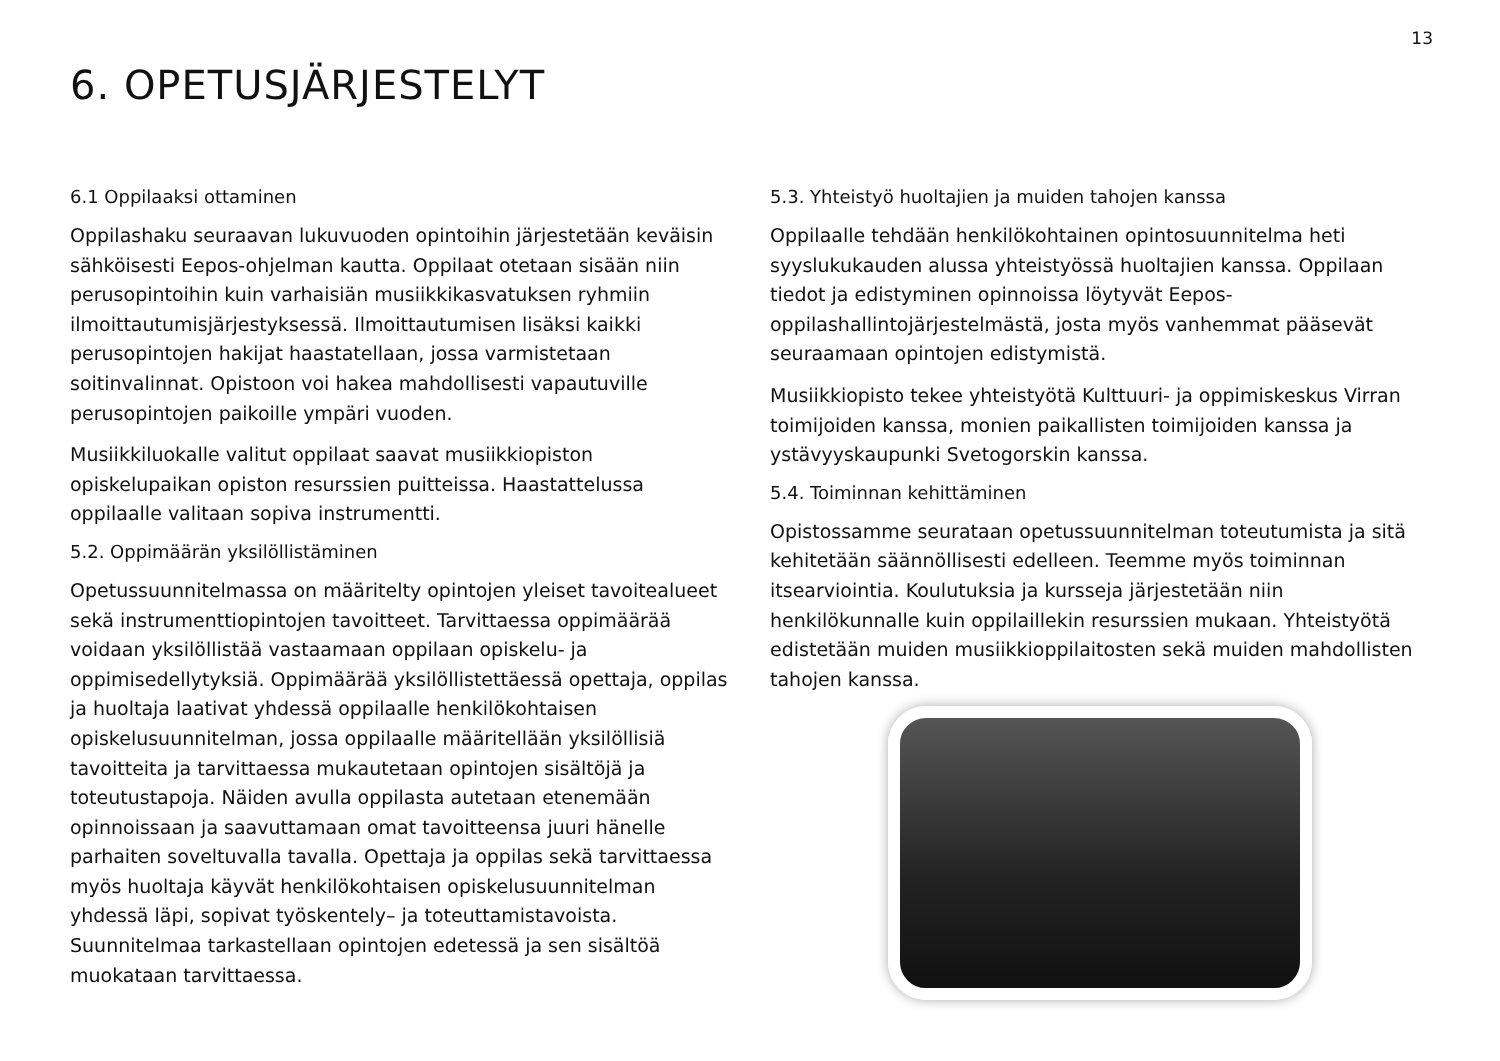13
6. OPETUSJÄRJESTELYT
6.1 Oppilaaksi ottaminen
Oppilashaku seuraavan lukuvuoden opintoihin järjestetään keväisin sähköisesti Eepos-ohjelman kautta. Oppilaat otetaan sisään niin perusopintoihin kuin varhaisiän musiikkikasvatuksen ryhmiin ilmoittautumisjärjestyksessä. Ilmoittautumisen lisäksi kaikki perusopintojen hakijat haastatellaan, jossa varmistetaan soitinvalinnat. Opistoon voi hakea mahdollisesti vapautuville perusopintojen paikoille ympäri vuoden.
Musiikkiluokalle valitut oppilaat saavat musiikkiopiston opiskelupaikan opiston resurssien puitteissa. Haastattelussa oppilaalle valitaan sopiva instrumentti.
5.2. Oppimäärän yksilöllistäminen
Opetussuunnitelmassa on määritelty opintojen yleiset tavoitealueet sekä instrumenttiopintojen tavoitteet. Tarvittaessa oppimäärää voidaan yksilöllistää vastaamaan oppilaan opiskelu- ja oppimisedellytyksiä. Oppimäärää yksilöllistettäessä opettaja, oppilas ja huoltaja laativat yhdessä oppilaalle henkilökohtaisen opiskelusuunnitelman, jossa oppilaalle määritellään yksilöllisiä tavoitteita ja tarvittaessa mukautetaan opintojen sisältöjä ja toteutustapoja. Näiden avulla oppilasta autetaan etenemään opinnoissaan ja saavuttamaan omat tavoitteensa juuri hänelle parhaiten soveltuvalla tavalla. Opettaja ja oppilas sekä tarvittaessa myös huoltaja käyvät henkilökohtaisen opiskelusuunnitelman yhdessä läpi, sopivat työskentely– ja toteuttamistavoista. Suunnitelmaa tarkastellaan opintojen edetessä ja sen sisältöä muokataan tarvittaessa.
5.3. Yhteistyö huoltajien ja muiden tahojen kanssa
Oppilaalle tehdään henkilökohtainen opintosuunnitelma heti syyslukukauden alussa yhteistyössä huoltajien kanssa. Oppilaan tiedot ja edistyminen opinnoissa löytyvät Eepos-oppilashallintojärjestelmästä, josta myös vanhemmat pääsevät seuraamaan opintojen edistymistä.
Musiikkiopisto tekee yhteistyötä Kulttuuri- ja oppimiskeskus Virran toimijoiden kanssa, monien paikallisten toimijoiden kanssa ja ystävyyskaupunki Svetogorskin kanssa.
5.4. Toiminnan kehittäminen
Opistossamme seurataan opetussuunnitelman toteutumista ja sitä kehitetään säännöllisesti edelleen. Teemme myös toiminnan itsearviointia. Koulutuksia ja kursseja järjestetään niin henkilökunnalle kuin oppilaillekin resurssien mukaan. Yhteistyötä edistetään muiden musiikkioppilaitosten sekä muiden mahdollisten tahojen kanssa.